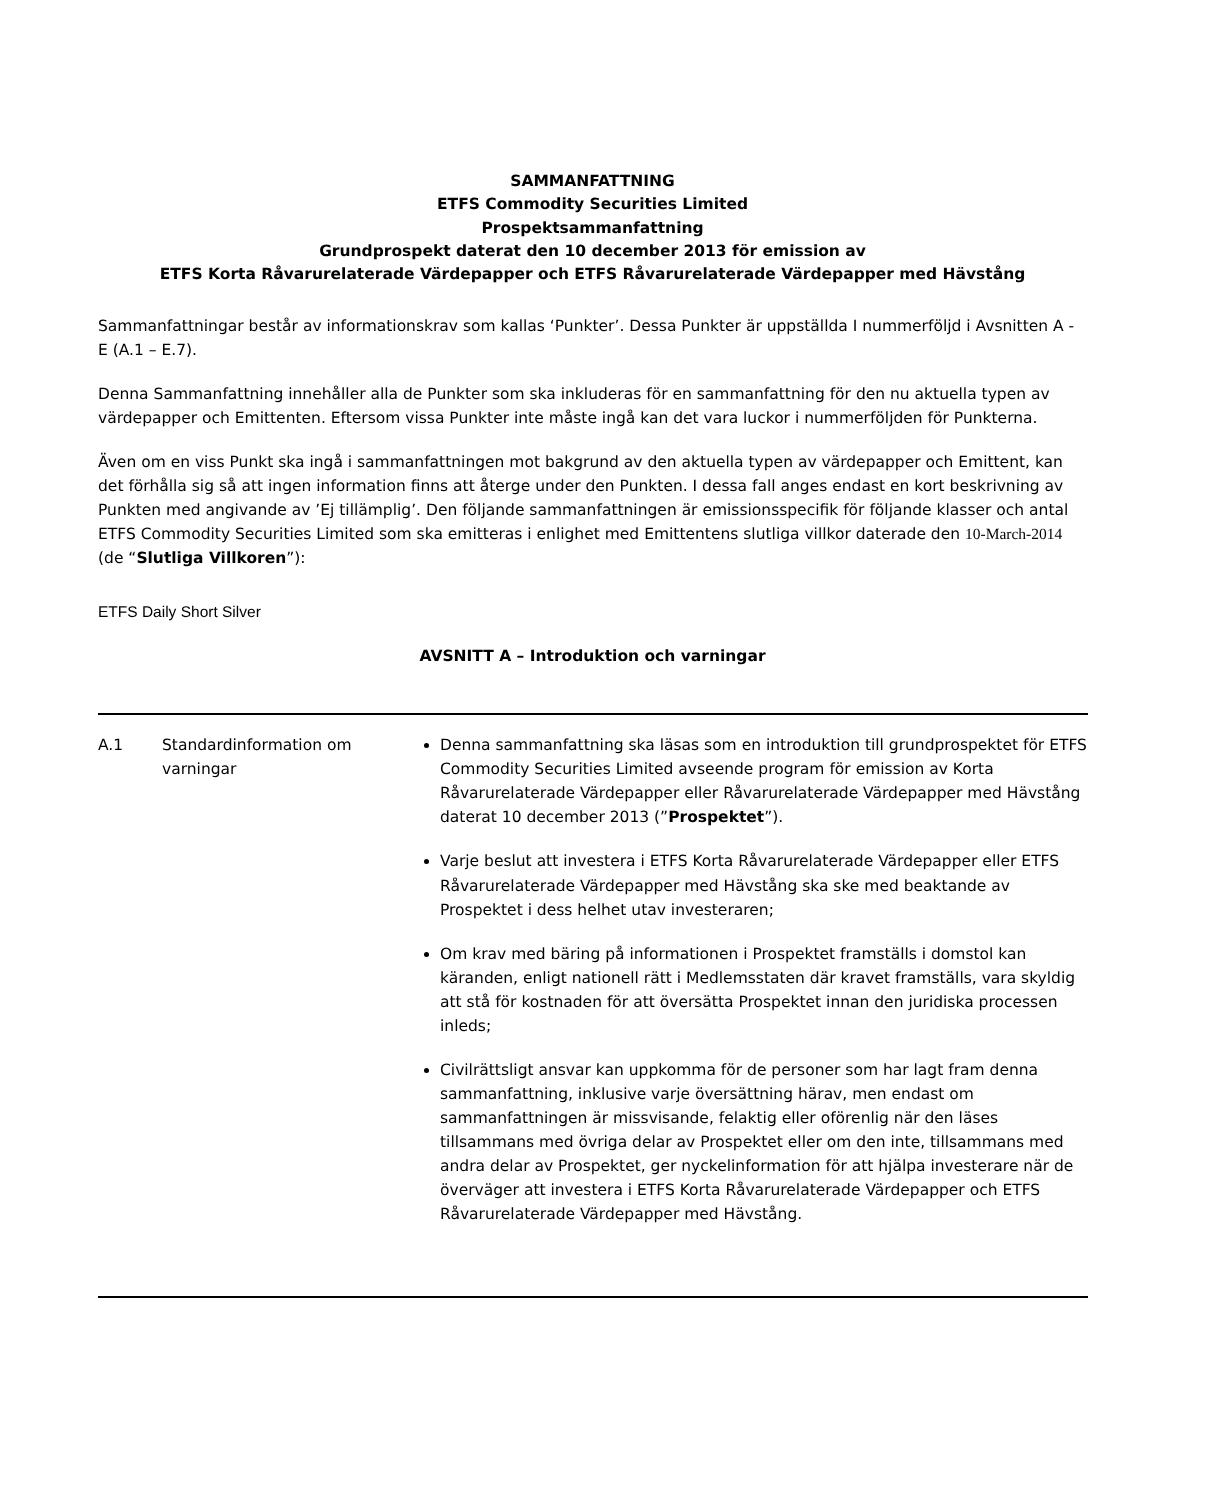SAMMANFATTNING
ETFS Commodity Securities Limited
Prospektsammanfattning
Grundprospekt daterat den 10 december 2013 för emission av
ETFS Korta Råvarurelaterade Värdepapper och ETFS Råvarurelaterade Värdepapper med Hävstång
Sammanfattningar består av informationskrav som kallas ‘Punkter’. Dessa Punkter är uppställda I nummerföljd i Avsnitten A - E (A.1 – E.7).
Denna Sammanfattning innehåller alla de Punkter som ska inkluderas för en sammanfattning för den nu aktuella typen av värdepapper och Emittenten. Eftersom vissa Punkter inte måste ingå kan det vara luckor i nummerföljden för Punkterna.
Även om en viss Punkt ska ingå i sammanfattningen mot bakgrund av den aktuella typen av värdepapper och Emittent, kan det förhålla sig så att ingen information finns att återge under den Punkten. I dessa fall anges endast en kort beskrivning av Punkten med angivande av ’Ej tillämplig’. Den följande sammanfattningen är emissionsspecifik för följande klasser och antal ETFS Commodity Securities Limited som ska emitteras i enlighet med Emittentens slutliga villkor daterade den 10-March-2014 (de “Slutliga Villkoren”):
ETFS Daily Short Silver
AVSNITT A – Introduktion och varningar
| A.1 | Standardinformation om varningar | Denna sammanfattning ska läsas som en introduktion till grundprospektet för ETFS Commodity Securities Limited avseende program för emission av Korta Råvarurelaterade Värdepapper eller Råvarurelaterade Värdepapper med Hävstång daterat 10 december 2013 (” Prospektet ”). Varje beslut att investera i ETFS Korta Råvarurelaterade Värdepapper eller ETFS Råvarurelaterade Värdepapper med Hävstång ska ske med beaktande av Prospektet i dess helhet utav investeraren; Om krav med bäring på informationen i Prospektet framställs i domstol kan käranden, enligt nationell rätt i Medlemsstaten där kravet framställs, vara skyldig att stå för kostnaden för att översätta Prospektet innan den juridiska processen inleds; Civilrättsligt ansvar kan uppkomma för de personer som har lagt fram denna sammanfattning, inklusive varje översättning härav, men endast om sammanfattningen är missvisande, felaktig eller oförenlig när den läses tillsammans med övriga delar av Prospektet eller om den inte, tillsammans med andra delar av Prospektet, ger nyckelinformation för att hjälpa investerare när de överväger att investera i ETFS Korta Råvarurelaterade Värdepapper och ETFS Råvarurelaterade Värdepapper med Hävstång. |